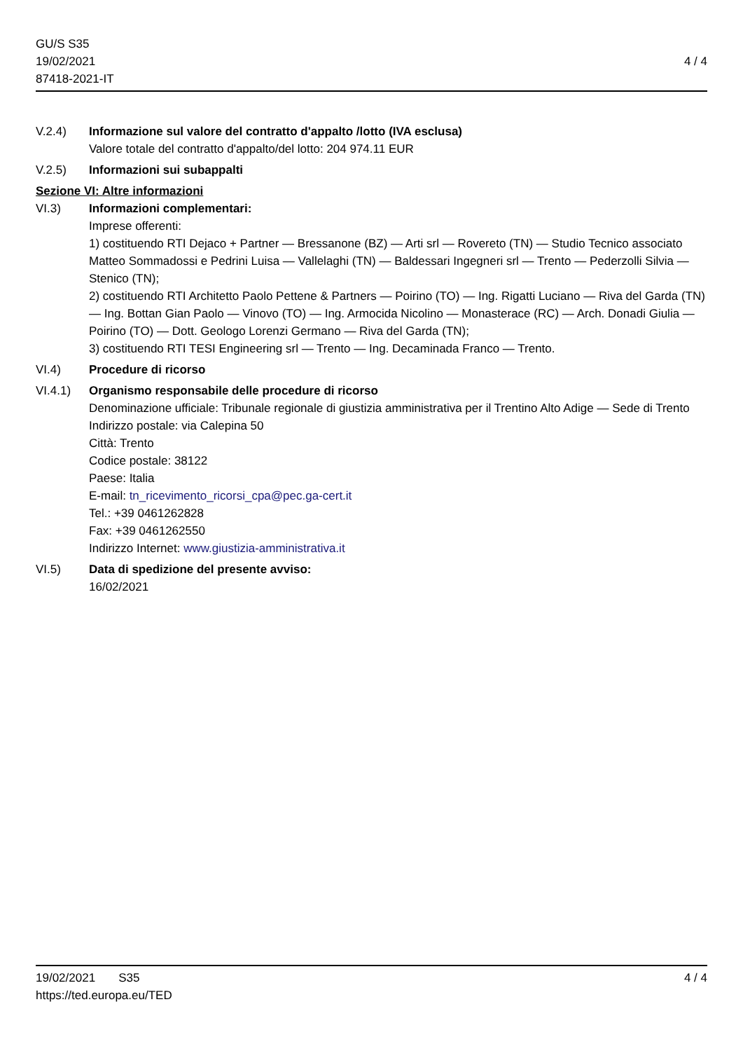GU/S S35
19/02/2021
87418-2021-IT
4 / 4
V.2.4) Informazione sul valore del contratto d'appalto /lotto (IVA esclusa)
Valore totale del contratto d'appalto/del lotto: 204 974.11 EUR
V.2.5) Informazioni sui subappalti
Sezione VI: Altre informazioni
VI.3) Informazioni complementari:
Imprese offerenti:
1) costituendo RTI Dejaco + Partner — Bressanone (BZ) — Arti srl — Rovereto (TN) — Studio Tecnico associato Matteo Sommadossi e Pedrini Luisa — Vallelaghi (TN) — Baldessari Ingegneri srl — Trento — Pederzolli Silvia — Stenico (TN);
2) costituendo RTI Architetto Paolo Pettene & Partners — Poirino (TO) — Ing. Rigatti Luciano — Riva del Garda (TN) — Ing. Bottan Gian Paolo — Vinovo (TO) — Ing. Armocida Nicolino — Monasterace (RC) — Arch. Donadi Giulia — Poirino (TO) — Dott. Geologo Lorenzi Germano — Riva del Garda (TN);
3) costituendo RTI TESI Engineering srl — Trento — Ing. Decaminada Franco — Trento.
VI.4) Procedure di ricorso
VI.4.1) Organismo responsabile delle procedure di ricorso
Denominazione ufficiale: Tribunale regionale di giustizia amministrativa per il Trentino Alto Adige — Sede di Trento
Indirizzo postale: via Calepina 50
Città: Trento
Codice postale: 38122
Paese: Italia
E-mail: tn_ricevimento_ricorsi_cpa@pec.ga-cert.it
Tel.: +39 0461262828
Fax: +39 0461262550
Indirizzo Internet: www.giustizia-amministrativa.it
VI.5) Data di spedizione del presente avviso:
16/02/2021
19/02/2021 S35
https://ted.europa.eu/TED
4 / 4